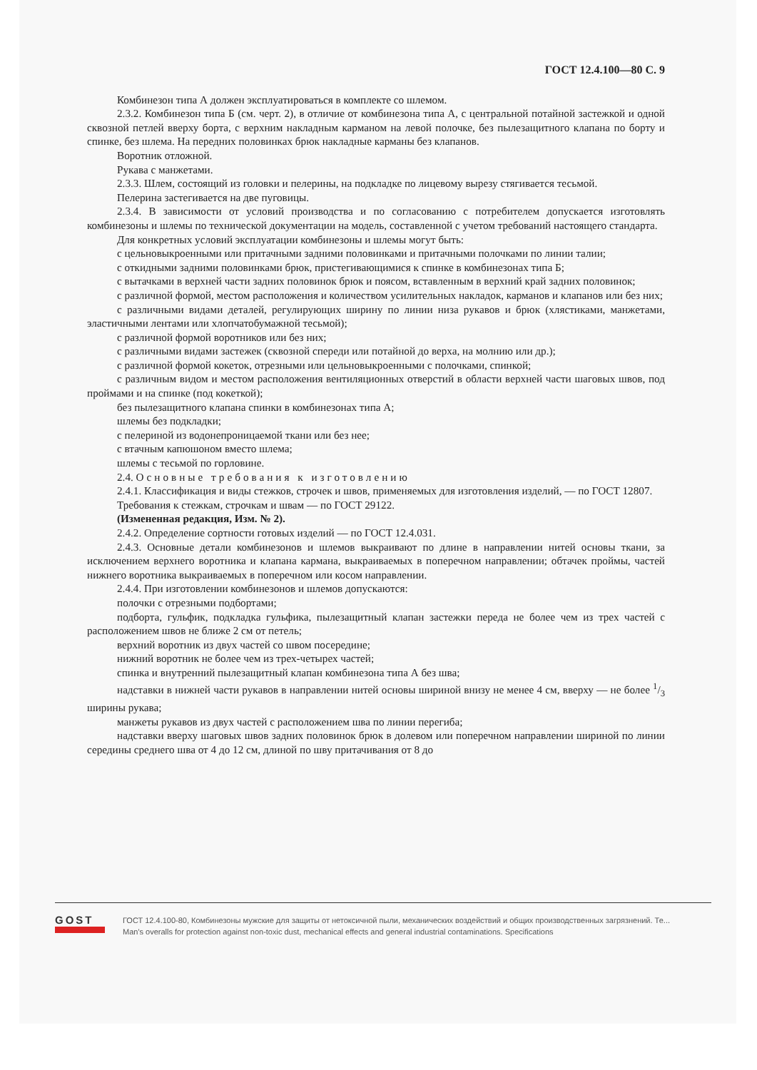ГОСТ 12.4.100—80 С. 9
Комбинезон типа А должен эксплуатироваться в комплекте со шлемом.
2.3.2. Комбинезон типа Б (см. черт. 2), в отличие от комбинезона типа А, с центральной потайной застежкой и одной сквозной петлей вверху борта, с верхним накладным карманом на левой полочке, без пылезащитного клапана по борту и спинке, без шлема. На передних половинках брюк накладные карманы без клапанов.
Воротник отложной.
Рукава с манжетами.
2.3.3. Шлем, состоящий из головки и пелерины, на подкладке по лицевому вырезу стягивается тесьмой.
Пелерина застегивается на две пуговицы.
2.3.4. В зависимости от условий производства и по согласованию с потребителем допускается изготовлять комбинезоны и шлемы по технической документации на модель, составленной с учетом требований настоящего стандарта.
Для конкретных условий эксплуатации комбинезоны и шлемы могут быть:
с цельновыкроенными или притачными задними половинками и притачными полочками по линии талии;
с откидными задними половинками брюк, пристегивающимися к спинке в комбинезонах типа Б;
с вытачками в верхней части задних половинок брюк и поясом, вставленным в верхний край задних половинок;
с различной формой, местом расположения и количеством усилительных накладок, карманов и клапанов или без них;
с различными видами деталей, регулирующих ширину по линии низа рукавов и брюк (хлястиками, манжетами, эластичными лентами или хлопчатобумажной тесьмой);
с различной формой воротников или без них;
с различными видами застежек (сквозной спереди или потайной до верха, на молнию или др.);
с различной формой кокеток, отрезными или цельновыкроенными с полочками, спинкой;
с различным видом и местом расположения вентиляционных отверстий в области верхней части шаговых швов, под проймами и на спинке (под кокеткой);
без пылезащитного клапана спинки в комбинезонах типа А;
шлемы без подкладки;
с пелериной из водонепроницаемой ткани или без нее;
с втачным капюшоном вместо шлема;
шлемы с тесьмой по горловине.
2.4. Основные требования к изготовлению
2.4.1. Классификация и виды стежков, строчек и швов, применяемых для изготовления изделий, — по ГОСТ 12807.
Требования к стежкам, строчкам и швам — по ГОСТ 29122.
(Измененная редакция, Изм. № 2).
2.4.2. Определение сортности готовых изделий — по ГОСТ 12.4.031.
2.4.3. Основные детали комбинезонов и шлемов выкраивают по длине в направлении нитей основы ткани, за исключением верхнего воротника и клапана кармана, выкраиваемых в поперечном направлении; обтачек проймы, частей нижнего воротника выкраиваемых в поперечном или косом направлении.
2.4.4. При изготовлении комбинезонов и шлемов допускаются:
полочки с отрезными подбортами;
подборта, гульфик, подкладка гульфика, пылезащитный клапан застежки переда не более чем из трех частей с расположением швов не ближе 2 см от петель;
верхний воротник из двух частей со швом посередине;
нижний воротник не более чем из трех-четырех частей;
спинка и внутренний пылезащитный клапан комбинезона типа А без шва;
надставки в нижней части рукавов в направлении нитей основы шириной внизу не менее 4 см, вверху — не более 1/3 ширины рукава;
манжеты рукавов из двух частей с расположением шва по линии перегиба;
надставки вверху шаговых швов задних половинок брюк в долевом или поперечном направлении шириной по линии середины среднего шва от 4 до 12 см, длиной по шву притачивания от 8 до
GOST
ГОСТ 12.4.100-80, Комбинезоны мужские для защиты от нетоксичной пыли, механических воздействий и общих производственных загрязнений. Те...
Man's overalls for protection against non-toxic dust, mechanical effects and general industrial contaminations. Specifications